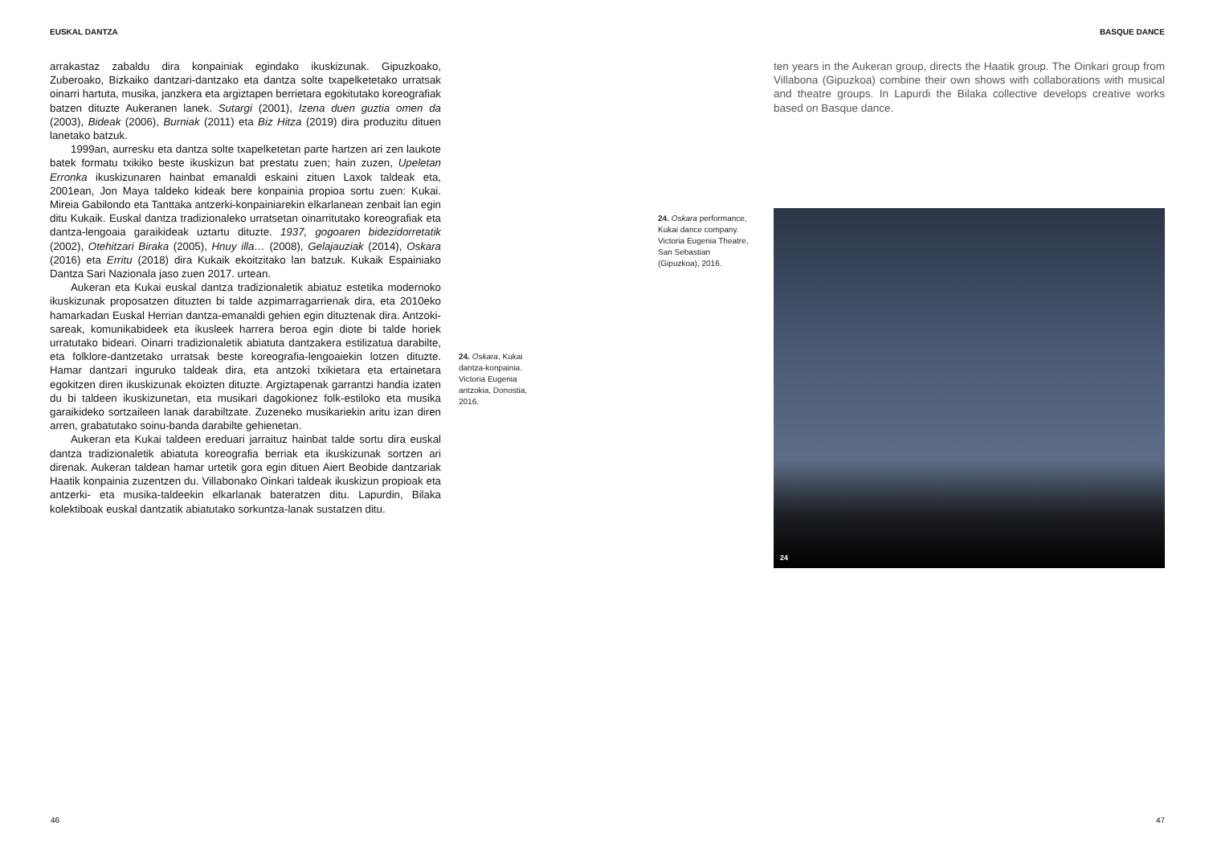EUSKAL DANTZA BASQUE DANCE
arrakastaz zabaldu dira konpainiak egindako ikuskizunak. Gipuzkoako, Zuberoako, Bizkaiko dantzari-dantzako eta dantza solte txapelketetako urratsak oinarri hartuta, musika, janzkera eta argiztapen berrietara egokitutako koreografiak batzen dituzte Aukeranen lanek. Sutargi (2001), Izena duen guztia omen da (2003), Bideak (2006), Burniak (2011) eta Biz Hitza (2019) dira produzitu dituen lanetako batzuk.
1999an, aurresku eta dantza solte txapelketetan parte hartzen ari zen laukote batek formatu txikiko beste ikuskizun bat prestatu zuen; hain zuzen, Upeletan Erronka ikuskizunaren hainbat emanaldi eskaini zituen Laxok taldeak eta, 2001ean, Jon Maya taldeko kideak bere konpainia propioa sortu zuen: Kukai. Mireia Gabilondo eta Tanttaka antzerki-konpainiarekin elkarlanean zenbait lan egin ditu Kukaik. Euskal dantza tradizionaleko urratsetan oinarritutako koreografiak eta dantza-lengoaia garaikideak uztartu dituzte. 1937, gogoaren bidezidorretatik (2002), Otehitzari Biraka (2005), Hnuy illa… (2008), Gelajauziak (2014), Oskara (2016) eta Erritu (2018) dira Kukaik ekoitzitako lan batzuk. Kukaik Espainiako Dantza Sari Nazionala jaso zuen 2017. urtean.
Aukeran eta Kukai euskal dantza tradizionaletik abiatuz estetika modernoko ikuskizunak proposatzen dituzten bi talde azpimarragarrienak dira, eta 2010eko hamarkadan Euskal Herrian dantza-emanaldi gehien egin dituztenak dira. Antzoki-sareak, komunikabideek eta ikusleek harrera beroa egin diote bi talde horiek urratutako bideari. Oinarri tradizionaletik abiatuta dantzakera estilizatua darabilte, eta folklore-dantzetako urratsak beste koreografia-lengoaiekin lotzen dituzte. Hamar dantzari inguruko taldeak dira, eta antzoki txikietara eta ertainetara egokitzen diren ikuskizunak ekoizten dituzte. Argiztapenak garrantzi handia izaten du bi taldeen ikuskizunetan, eta musikari dagokionez folk-estiloko eta musika garaikideko sortzaileen lanak darabiltzate. Zuzeneko musikariekin aritu izan diren arren, grabatutako soinu-banda darabilte gehienetan.
Aukeran eta Kukai taldeen ereduari jarraituz hainbat talde sortu dira euskal dantza tradizionaletik abiatuta koreografia berriak eta ikuskizunak sortzen ari direnak. Aukeran taldean hamar urtetik gora egin dituen Aiert Beobide dantzariak Haatik konpainia zuzentzen du. Villabonako Oinkari taldeak ikuskizun propioak eta antzerki- eta musika-taldeekin elkarlanak bateratzen ditu. Lapurdin, Bilaka kolektiboak euskal dantzatik abiatutako sorkuntza-lanak sustatzen ditu.
24. Oskara, Kukai dantza-konpainia. Victoria Eugenia antzokia, Donostia, 2016.
ten years in the Aukeran group, directs the Haatik group. The Oinkari group from Villabona (Gipuzkoa) combine their own shows with collaborations with musical and theatre groups. In Lapurdi the Bilaka collective develops creative works based on Basque dance.
24. Oskara performance, Kukai dance company. Victoria Eugenia Theatre, San Sebastian (Gipuzkoa), 2016.
24
46 47